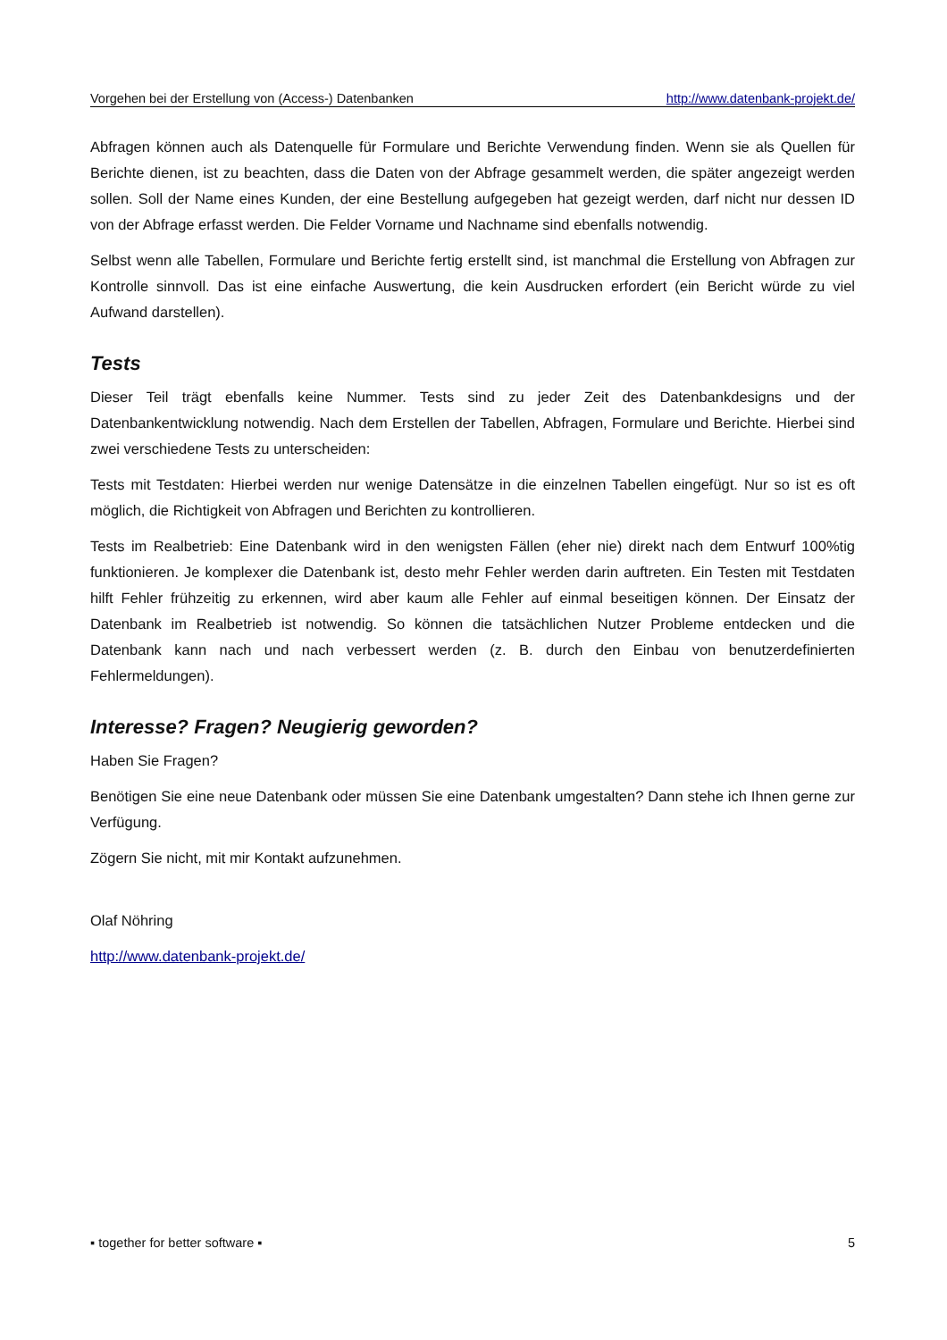Vorgehen bei der Erstellung von (Access-) Datenbanken http://www.datenbank-projekt.de/
Abfragen können auch als Datenquelle für Formulare und Berichte Verwendung finden. Wenn sie als Quellen für Berichte dienen, ist zu beachten, dass die Daten von der Abfrage gesammelt werden, die später angezeigt werden sollen. Soll der Name eines Kunden, der eine Bestellung aufgegeben hat gezeigt werden, darf nicht nur dessen ID von der Abfrage erfasst werden. Die Felder Vorname und Nachname sind ebenfalls notwendig.
Selbst wenn alle Tabellen, Formulare und Berichte fertig erstellt sind, ist manchmal die Erstellung von Abfragen zur Kontrolle sinnvoll. Das ist eine einfache Auswertung, die kein Ausdrucken erfordert (ein Bericht würde zu viel Aufwand darstellen).
Tests
Dieser Teil trägt ebenfalls keine Nummer. Tests sind zu jeder Zeit des Datenbankdesigns und der Datenbankentwicklung notwendig. Nach dem Erstellen der Tabellen, Abfragen, Formulare und Berichte. Hierbei sind zwei verschiedene Tests zu unterscheiden:
Tests mit Testdaten: Hierbei werden nur wenige Datensätze in die einzelnen Tabellen eingefügt. Nur so ist es oft möglich, die Richtigkeit von Abfragen und Berichten zu kontrollieren.
Tests im Realbetrieb: Eine Datenbank wird in den wenigsten Fällen (eher nie) direkt nach dem Entwurf 100%tig funktionieren. Je komplexer die Datenbank ist, desto mehr Fehler werden darin auftreten. Ein Testen mit Testdaten hilft Fehler frühzeitig zu erkennen, wird aber kaum alle Fehler auf einmal beseitigen können. Der Einsatz der Datenbank im Realbetrieb ist notwendig. So können die tatsächlichen Nutzer Probleme entdecken und die Datenbank kann nach und nach verbessert werden (z. B. durch den Einbau von benutzerdefinierten Fehlermeldungen).
Interesse? Fragen? Neugierig geworden?
Haben Sie Fragen?
Benötigen Sie eine neue Datenbank oder müssen Sie eine Datenbank umgestalten? Dann stehe ich Ihnen gerne zur Verfügung.
Zögern Sie nicht, mit mir Kontakt aufzunehmen.
Olaf Nöhring
http://www.datenbank-projekt.de/
▪ together for better software ▪ 5